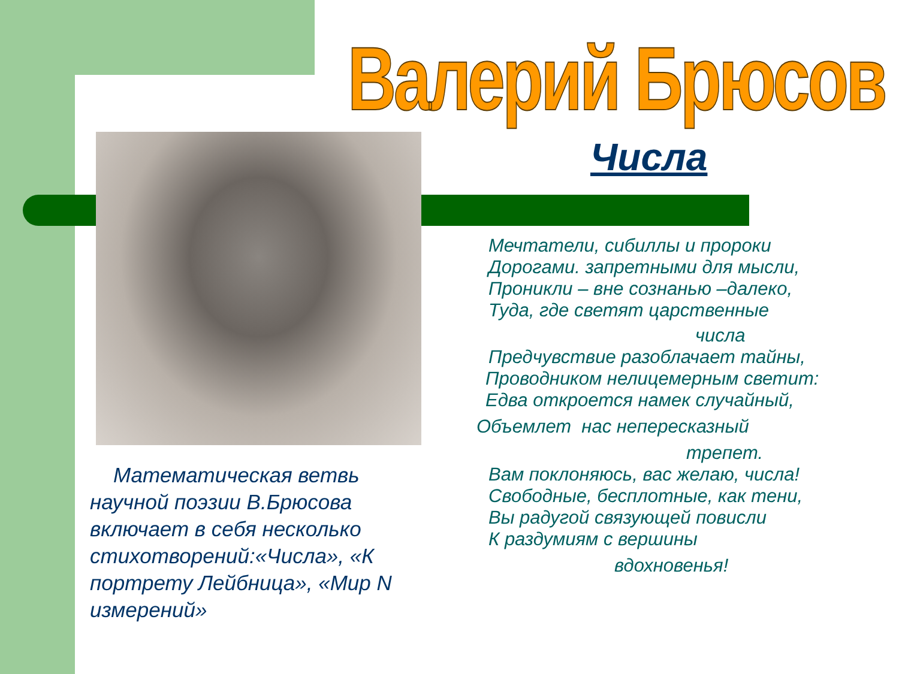Валерий Брюсов
Числа
Мечтатели, сибиллы и пророки
Дорогами. запретными для мысли,
Проникли – вне сознанью –далеко,
Туда, где светят царственные
числа
Предчувствие разоблачает тайны,
Проводником нелицемерным светит:
Едва откроется намек случайный,
Объемлет нас непересказный
трепет.
Вам поклоняюсь, вас желаю, числа!
Свободные, бесплотные, как тени,
Вы радугой связующей повисли
К раздумиям с вершины
вдохновенья!
Математическая ветвь научной поэзии В.Брюсова включает в себя несколько стихотворений:«Числа», «К портрету Лейбница», «Мир N измерений»